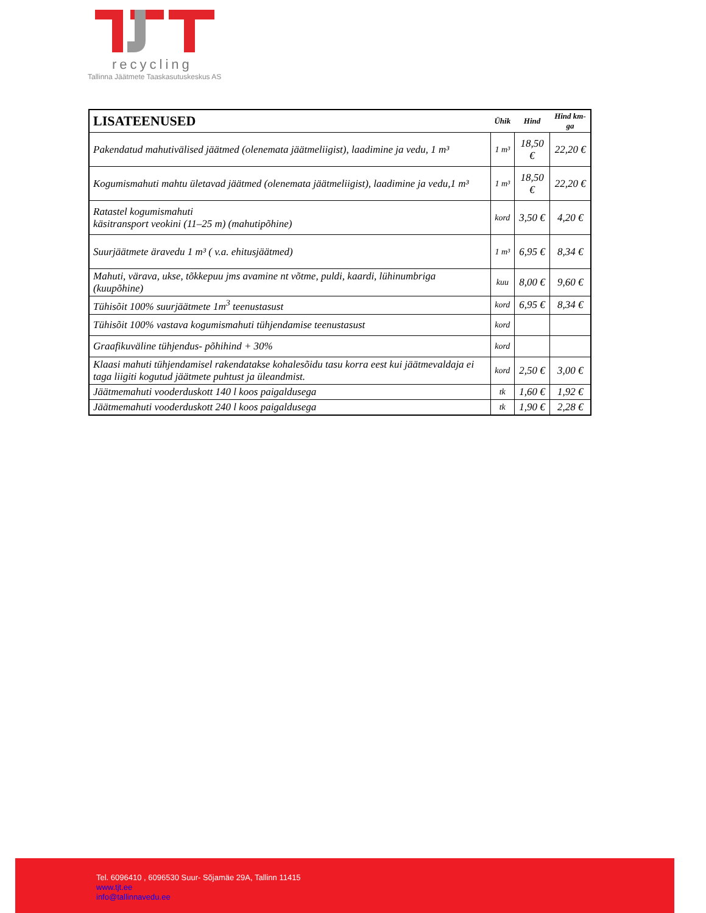recycling
Tallinna Jäätmete Taaskasutuskeskus AS
| LISATEENUSED | Ühik | Hind | Hind km-ga |
| --- | --- | --- | --- |
| Pakendatud mahutivälised jäätmed (olenemata jäätmeliigist), laadimine ja vedu, 1 m³ | 1 m³ | 18,50 € | 22,20 € |
| Kogumismahuti mahtu ületavad jäätmed (olenemata jäätmeliigist), laadimine ja vedu,1 m³ | 1 m³ | 18,50 € | 22,20 € |
| Ratastel kogumismahuti käsitransport veokini (11–25 m) (mahutipõhine) | kord | 3,50 € | 4,20 € |
| Suurjäätmete äravedu 1 m³ ( v.a. ehitusjäätmed) | 1 m³ | 6,95 € | 8,34 € |
| Mahuti, värava, ukse, tõkkepuu jms avamine nt võtme, puldi, kaardi, lühinumbriga (kuupõhine) | kuu | 8,00 € | 9,60 € |
| Tühisõit 100% suurjäätmete 1m<sup>3</sup> teenustasust | kord | 6,95 € | 8,34 € |
| Tühisõit 100% vastava kogumismahuti tühjendamise teenustasust | kord | | |
| Graafikuväline tühjendus- põhihind + 30% | kord | | |
| Klaasi mahuti tühjendamisel rakendatakse kohalesõidu tasu korra eest kui jäätmevaldaja ei taga liigiti kogutud jäätmete puhtust ja üleandmist. | kord | 2,50 € | 3,00 € |
| Jäätmemahuti vooderduskott 140 l koos paigaldusega | tk | 1,60 € | 1,92 € |
| Jäätmemahuti vooderduskott 240 l koos paigaldusega | tk | 1,90 € | 2,28 € |
Tel. 6096410 , 6096530 Suur- Sõjamäe 29A, Tallinn 11415
www.tjt.ee
info@tallinnavedu.ee